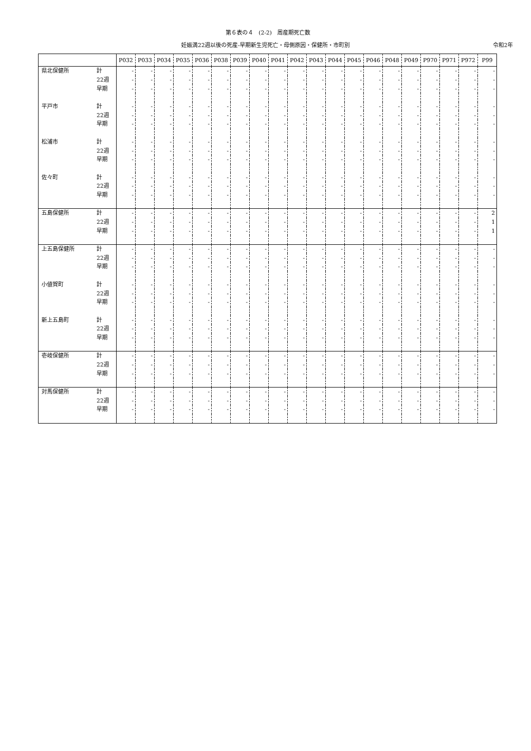第６表の４　(2-2)　周産期死亡数
妊娠満22週以後の死産-早期新生児死亡・母側原因・保健所・市町別 令和2年
| | | P032 | P033 | P034 | P035 | P036 | P038 | P039 | P040 | P041 | P042 | P043 | P044 | P045 | P046 | P048 | P049 | P970 | P971 | P972 | P99 |
| --- | --- | --- | --- | --- | --- | --- | --- | --- | --- | --- | --- | --- | --- | --- | --- | --- | --- | --- | --- | --- | --- |
| 県北保健所 | 計 | - | - | - | - | - | - | - | - | - | - | - | - | - | - | - | - | - | - | - | - |
| | 22週 | - | - | - | - | - | - | - | - | - | - | - | - | - | - | - | - | - | - | - | - |
| | 早期 | - | - | - | - | - | - | - | - | - | - | - | - | - | - | - | - | - | - | - | - |
| 平戸市 | 計 | - | - | - | - | - | - | - | - | - | - | - | - | - | - | - | - | - | - | - | - |
| | 22週 | - | - | - | - | - | - | - | - | - | - | - | - | - | - | - | - | - | - | - | - |
| | 早期 | - | - | - | - | - | - | - | - | - | - | - | - | - | - | - | - | - | - | - | - |
| 松浦市 | 計 | - | - | - | - | - | - | - | - | - | - | - | - | - | - | - | - | - | - | - | - |
| | 22週 | - | - | - | - | - | - | - | - | - | - | - | - | - | - | - | - | - | - | - | - |
| | 早期 | - | - | - | - | - | - | - | - | - | - | - | - | - | - | - | - | - | - | - | - |
| 佐々町 | 計 | - | - | - | - | - | - | - | - | - | - | - | - | - | - | - | - | - | - | - | - |
| | 22週 | - | - | - | - | - | - | - | - | - | - | - | - | - | - | - | - | - | - | - | - |
| | 早期 | - | - | - | - | - | - | - | - | - | - | - | - | - | - | - | - | - | - | - | - |
| 五島保健所 | 計 | - | - | - | - | - | - | - | - | - | - | - | - | - | - | - | - | - | - | - | 2 |
| | 22週 | - | - | - | - | - | - | - | - | - | - | - | - | - | - | - | - | - | - | - | 1 |
| | 早期 | - | - | - | - | - | - | - | - | - | - | - | - | - | - | - | - | - | - | - | 1 |
| 上五島保健所 | 計 | - | - | - | - | - | - | - | - | - | - | - | - | - | - | - | - | - | - | - | - |
| | 22週 | - | - | - | - | - | - | - | - | - | - | - | - | - | - | - | - | - | - | - | - |
| | 早期 | - | - | - | - | - | - | - | - | - | - | - | - | - | - | - | - | - | - | - | - |
| 小値賀町 | 計 | - | - | - | - | - | - | - | - | - | - | - | - | - | - | - | - | - | - | - | - |
| | 22週 | - | - | - | - | - | - | - | - | - | - | - | - | - | - | - | - | - | - | - | - |
| | 早期 | - | - | - | - | - | - | - | - | - | - | - | - | - | - | - | - | - | - | - | - |
| 新上五島町 | 計 | - | - | - | - | - | - | - | - | - | - | - | - | - | - | - | - | - | - | - | - |
| | 22週 | - | - | - | - | - | - | - | - | - | - | - | - | - | - | - | - | - | - | - | - |
| | 早期 | - | - | - | - | - | - | - | - | - | - | - | - | - | - | - | - | - | - | - | - |
| 壱岐保健所 | 計 | - | - | - | - | - | - | - | - | - | - | - | - | - | - | - | - | - | - | - | - |
| | 22週 | - | - | - | - | - | - | - | - | - | - | - | - | - | - | - | - | - | - | - | - |
| | 早期 | - | - | - | - | - | - | - | - | - | - | - | - | - | - | - | - | - | - | - | - |
| 対馬保健所 | 計 | - | - | - | - | - | - | - | - | - | - | - | - | - | - | - | - | - | - | - | - |
| | 22週 | - | - | - | - | - | - | - | - | - | - | - | - | - | - | - | - | - | - | - | - |
| | 早期 | - | - | - | - | - | - | - | - | - | - | - | - | - | - | - | - | - | - | - | - |